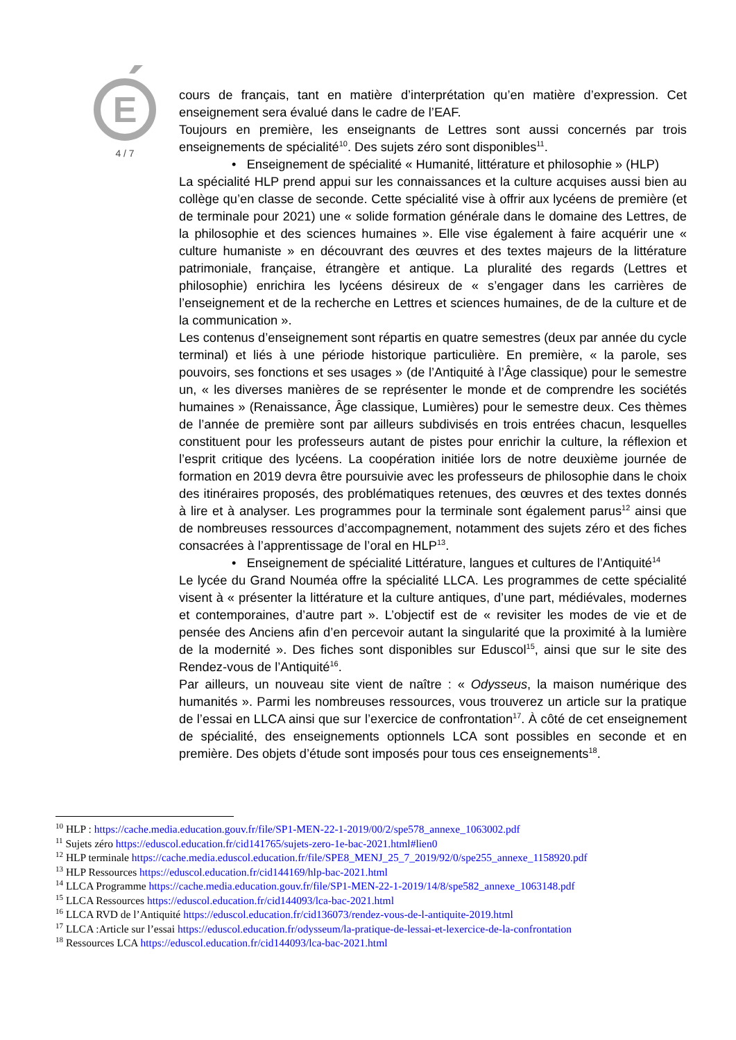E
4 / 7
cours de français, tant en matière d’interprétation qu’en matière d’expression. Cet enseignement sera évalué dans le cadre de l’EAF.
Toujours en première, les enseignants de Lettres sont aussi concernés par trois enseignements de spécialité<sup>10</sup>. Des sujets zéro sont disponibles<sup>11</sup>.
• Enseignement de spécialité « Humanité, littérature et philosophie » (HLP)
La spécialité HLP prend appui sur les connaissances et la culture acquises aussi bien au collège qu’en classe de seconde. Cette spécialité vise à offrir aux lycéens de première (et de terminale pour 2021) une « solide formation générale dans le domaine des Lettres, de la philosophie et des sciences humaines ». Elle vise également à faire acquérir une « culture humaniste » en découvrant des œuvres et des textes majeurs de la littérature patrimoniale, française, étrangère et antique. La pluralité des regards (Lettres et philosophie) enrichira les lycéens désireux de « s’engager dans les carrières de l’enseignement et de la recherche en Lettres et sciences humaines, de de la culture et de la communication ».
Les contenus d’enseignement sont répartis en quatre semestres (deux par année du cycle terminal) et liés à une période historique particulière. En première, « la parole, ses pouvoirs, ses fonctions et ses usages » (de l’Antiquité à l’Âge classique) pour le semestre un, « les diverses manières de se représenter le monde et de comprendre les sociétés humaines » (Renaissance, Âge classique, Lumières) pour le semestre deux. Ces thèmes de l’année de première sont par ailleurs subdivisés en trois entrées chacun, lesquelles constituent pour les professeurs autant de pistes pour enrichir la culture, la réflexion et l’esprit critique des lycéens. La coopération initiée lors de notre deuxième journée de formation en 2019 devra être poursuivie avec les professeurs de philosophie dans le choix des itinéraires proposés, des problématiques retenues, des œuvres et des textes donnés à lire et à analyser. Les programmes pour la terminale sont également parus<sup>12</sup> ainsi que de nombreuses ressources d’accompagnement, notamment des sujets zéro et des fiches consacrées à l’apprentissage de l’oral en HLP<sup>13</sup>.
• Enseignement de spécialité Littérature, langues et cultures de l’Antiquité<sup>14</sup>
Le lycée du Grand Nouméa offre la spécialité LLCA. Les programmes de cette spécialité visent à « présenter la littérature et la culture antiques, d’une part, médiévales, modernes et contemporaines, d’autre part ». L’objectif est de « revisiter les modes de vie et de pensée des Anciens afin d’en percevoir autant la singularité que la proximité à la lumière de la modernité ». Des fiches sont disponibles sur Eduscol<sup>15</sup>, ainsi que sur le site des Rendez-vous de l’Antiquité<sup>16</sup>.
Par ailleurs, un nouveau site vient de naître : « Odysseus, la maison numérique des humanités ». Parmi les nombreuses ressources, vous trouverez un article sur la pratique de l’essai en LLCA ainsi que sur l’exercice de confrontation<sup>17</sup>. À côté de cet enseignement de spécialité, des enseignements optionnels LCA sont possibles en seconde et en première. Des objets d’étude sont imposés pour tous ces enseignements<sup>18</sup>.
<sup>10</sup> HLP : https://cache.media.education.gouv.fr/file/SP1-MEN-22-1-2019/00/2/spe578_annexe_1063002.pdf
<sup>11</sup> Sujets zéro https://eduscol.education.fr/cid141765/sujets-zero-1e-bac-2021.html#lien0
<sup>12</sup> HLP terminale https://cache.media.eduscol.education.fr/file/SPE8_MENJ_25_7_2019/92/0/spe255_annexe_1158920.pdf
<sup>13</sup> HLP Ressources https://eduscol.education.fr/cid144169/hlp-bac-2021.html
<sup>14</sup> LLCA Programme https://cache.media.education.gouv.fr/file/SP1-MEN-22-1-2019/14/8/spe582_annexe_1063148.pdf
<sup>15</sup> LLCA Ressources https://eduscol.education.fr/cid144093/lca-bac-2021.html
<sup>16</sup> LLCA RVD de l’Antiquité https://eduscol.education.fr/cid136073/rendez-vous-de-l-antiquite-2019.html
<sup>17</sup> LLCA :Article sur l’essai https://eduscol.education.fr/odysseum/la-pratique-de-lessai-et-lexercice-de-la-confrontation
<sup>18</sup> Ressources LCA https://eduscol.education.fr/cid144093/lca-bac-2021.html